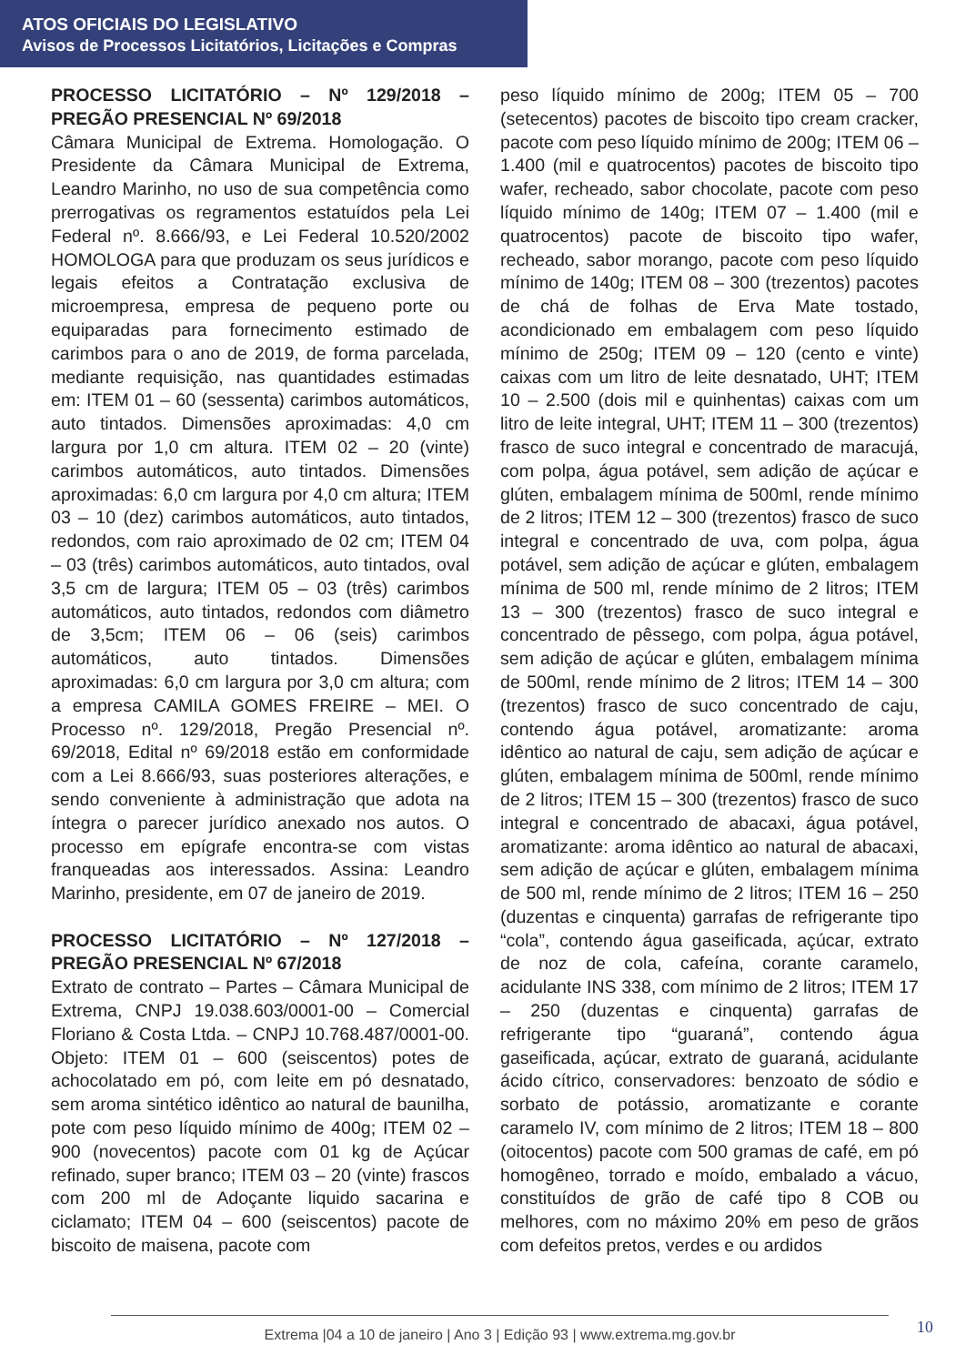ATOS OFICIAIS DO LEGISLATIVO
Avisos de Processos Licitatórios, Licitações e Compras
PROCESSO LICITATÓRIO – Nº 129/2018 – PREGÃO PRESENCIAL Nº 69/2018
Câmara Municipal de Extrema. Homologação. O Presidente da Câmara Municipal de Extrema, Leandro Marinho, no uso de sua competência como prerrogativas os regramentos estatuídos pela Lei Federal nº. 8.666/93, e Lei Federal 10.520/2002 HOMOLOGA para que produzam os seus jurídicos e legais efeitos a Contratação exclusiva de microempresa, empresa de pequeno porte ou equiparadas para fornecimento estimado de carimbos para o ano de 2019, de forma parcelada, mediante requisição, nas quantidades estimadas em: ITEM 01 – 60 (sessenta) carimbos automáticos, auto tintados. Dimensões aproximadas: 4,0 cm largura por 1,0 cm altura. ITEM 02 – 20 (vinte) carimbos automáticos, auto tintados. Dimensões aproximadas: 6,0 cm largura por 4,0 cm altura; ITEM 03 – 10 (dez) carimbos automáticos, auto tintados, redondos, com raio aproximado de 02 cm; ITEM 04 – 03 (três) carimbos automáticos, auto tintados, oval 3,5 cm de largura; ITEM 05 – 03 (três) carimbos automáticos, auto tintados, redondos com diâmetro de 3,5cm; ITEM 06 – 06 (seis) carimbos automáticos, auto tintados. Dimensões aproximadas: 6,0 cm largura por 3,0 cm altura; com a empresa CAMILA GOMES FREIRE – MEI. O Processo nº. 129/2018, Pregão Presencial nº. 69/2018, Edital nº 69/2018 estão em conformidade com a Lei 8.666/93, suas posteriores alterações, e sendo conveniente à administração que adota na íntegra o parecer jurídico anexado nos autos. O processo em epígrafe encontra-se com vistas franqueadas aos interessados. Assina: Leandro Marinho, presidente, em 07 de janeiro de 2019.
PROCESSO LICITATÓRIO – Nº 127/2018 – PREGÃO PRESENCIAL Nº 67/2018
Extrato de contrato – Partes – Câmara Municipal de Extrema, CNPJ 19.038.603/0001-00 – Comercial Floriano & Costa Ltda. – CNPJ 10.768.487/0001-00. Objeto: ITEM 01 – 600 (seiscentos) potes de achocolatado em pó, com leite em pó desnatado, sem aroma sintético idêntico ao natural de baunilha, pote com peso líquido mínimo de 400g; ITEM 02 – 900 (novecentos) pacote com 01 kg de Açúcar refinado, super branco; ITEM 03 – 20 (vinte) frascos com 200 ml de Adoçante liquido sacarina e ciclamato; ITEM 04 – 600 (seiscentos) pacote de biscoito de maisena, pacote com
peso líquido mínimo de 200g; ITEM 05 – 700 (setecentos) pacotes de biscoito tipo cream cracker, pacote com peso líquido mínimo de 200g; ITEM 06 – 1.400 (mil e quatrocentos) pacotes de biscoito tipo wafer, recheado, sabor chocolate, pacote com peso líquido mínimo de 140g; ITEM 07 – 1.400 (mil e quatrocentos) pacote de biscoito tipo wafer, recheado, sabor morango, pacote com peso líquido mínimo de 140g; ITEM 08 – 300 (trezentos) pacotes de chá de folhas de Erva Mate tostado, acondicionado em embalagem com peso líquido mínimo de 250g; ITEM 09 – 120 (cento e vinte) caixas com um litro de leite desnatado, UHT; ITEM 10 – 2.500 (dois mil e quinhentas) caixas com um litro de leite integral, UHT; ITEM 11 – 300 (trezentos) frasco de suco integral e concentrado de maracujá, com polpa, água potável, sem adição de açúcar e glúten, embalagem mínima de 500ml, rende mínimo de 2 litros; ITEM 12 – 300 (trezentos) frasco de suco integral e concentrado de uva, com polpa, água potável, sem adição de açúcar e glúten, embalagem mínima de 500 ml, rende mínimo de 2 litros; ITEM 13 – 300 (trezentos) frasco de suco integral e concentrado de pêssego, com polpa, água potável, sem adição de açúcar e glúten, embalagem mínima de 500ml, rende mínimo de 2 litros; ITEM 14 – 300 (trezentos) frasco de suco concentrado de caju, contendo água potável, aromatizante: aroma idêntico ao natural de caju, sem adição de açúcar e glúten, embalagem mínima de 500ml, rende mínimo de 2 litros; ITEM 15 – 300 (trezentos) frasco de suco integral e concentrado de abacaxi, água potável, aromatizante: aroma idêntico ao natural de abacaxi, sem adição de açúcar e glúten, embalagem mínima de 500 ml, rende mínimo de 2 litros; ITEM 16 – 250 (duzentas e cinquenta) garrafas de refrigerante tipo “cola”, contendo água gaseificada, açúcar, extrato de noz de cola, cafeína, corante caramelo, acidulante INS 338, com mínimo de 2 litros; ITEM 17 – 250 (duzentas e cinquenta) garrafas de refrigerante tipo “guaraná”, contendo água gaseificada, açúcar, extrato de guaraná, acidulante ácido cítrico, conservadores: benzoato de sódio e sorbato de potássio, aromatizante e corante caramelo IV, com mínimo de 2 litros; ITEM 18 – 800 (oitocentos) pacote com 500 gramas de café, em pó homogêneo, torrado e moído, embalado a vácuo, constituídos de grão de café tipo 8 COB ou melhores, com no máximo 20% em peso de grãos com defeitos pretos, verdes e ou ardidos
Extrema |04 a 10 de janeiro | Ano 3 | Edição 93 | www.extrema.mg.gov.br 10